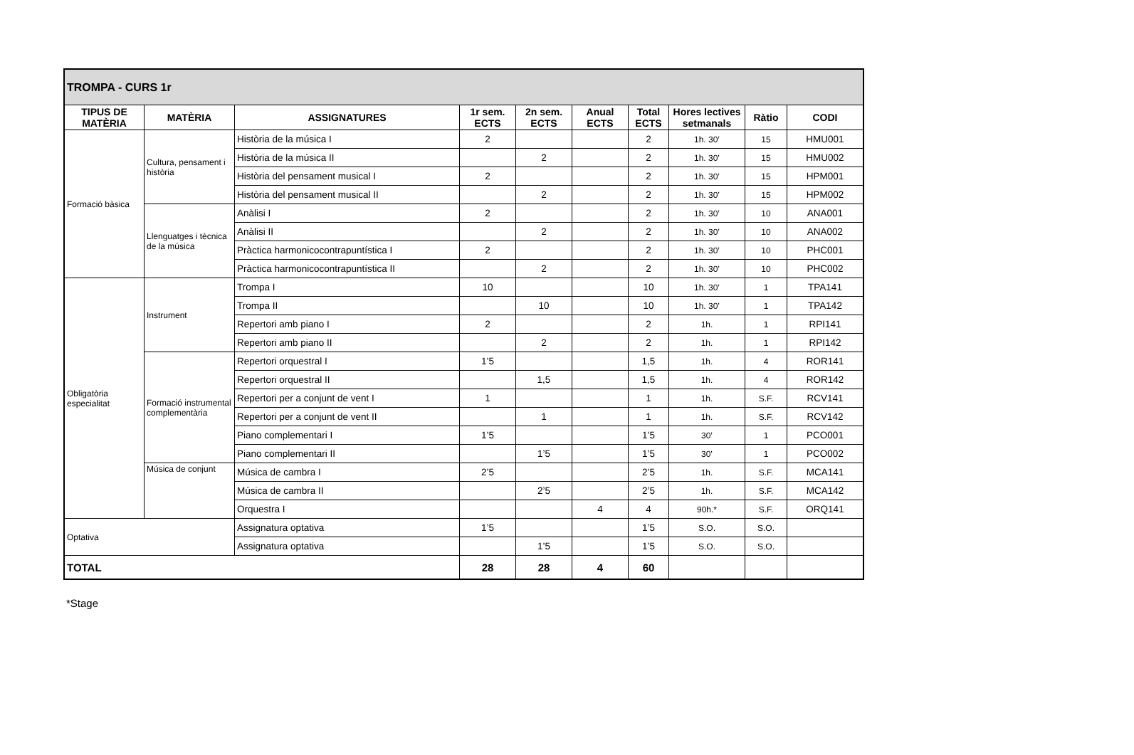| TROMPA - CURS 1r | | | | | | | | | |
| --- | --- | --- | --- | --- | --- | --- | --- | --- | --- |
| TIPUS DE MATÈRIA | MATÈRIA | ASSIGNATURES | 1r sem. ECTS | 2n sem. ECTS | Anual ECTS | Total ECTS | Hores lectives setmanals | Ràtio | CODI |
| Formació bàsica | Cultura, pensament i història | Història de la música I | 2 | | | 2 | 1h. 30’ | 15 | HMU001 |
| | | Història de la música II | | 2 | | 2 | 1h. 30’ | 15 | HMU002 |
| | | Història del pensament musical I | 2 | | | 2 | 1h. 30’ | 15 | HPM001 |
| | | Història del pensament musical II | | 2 | | 2 | 1h. 30’ | 15 | HPM002 |
| | Llenguatges i tècnica de la música | Anàlisi I | 2 | | | 2 | 1h. 30’ | 10 | ANA001 |
| | | Anàlisi II | | 2 | | 2 | 1h. 30’ | 10 | ANA002 |
| | | Pràctica harmonicocontrapuntística I | 2 | | | 2 | 1h. 30’ | 10 | PHC001 |
| | | Pràctica harmonicocontrapuntística II | | 2 | | 2 | 1h. 30’ | 10 | PHC002 |
| Obligatòria especialitat | Instrument | Trompa I | 10 | | | 10 | 1h. 30’ | 1 | TPA141 |
| | | Trompa II | | 10 | | 10 | 1h. 30’ | 1 | TPA142 |
| | | Repertori amb piano I | 2 | | | 2 | 1h. | 1 | RPI141 |
| | | Repertori amb piano II | | 2 | | 2 | 1h. | 1 | RPI142 |
| | Formació instrumental complementària | Repertori orquestral I | 1’5 | | | 1,5 | 1h. | 4 | ROR141 |
| | | Repertori orquestral II | | 1,5 | | 1,5 | 1h. | 4 | ROR142 |
| | | Repertori per a conjunt de vent I | 1 | | | 1 | 1h. | S.F. | RCV141 |
| | | Repertori per a conjunt de vent II | | 1 | | 1 | 1h. | S.F. | RCV142 |
| | | Piano complementari I | 1’5 | | | 1’5 | 30’ | 1 | PCO001 |
| | | Piano complementari II | | 1’5 | | 1’5 | 30’ | 1 | PCO002 |
| | Música de conjunt | Música de cambra I | 2’5 | | | 2’5 | 1h. | S.F. | MCA141 |
| | | Música de cambra II | | 2’5 | | 2’5 | 1h. | S.F. | MCA142 |
| | | Orquestra I | | | 4 | 4 | 90h.* | S.F. | ORQ141 |
| Optativa | | Assignatura optativa | 1’5 | | | 1’5 | S.O. | S.O. | |
| | | Assignatura optativa | | 1’5 | | 1’5 | S.O. | S.O. | |
| TOTAL | | | 28 | 28 | 4 | 60 | | | |
*Stage